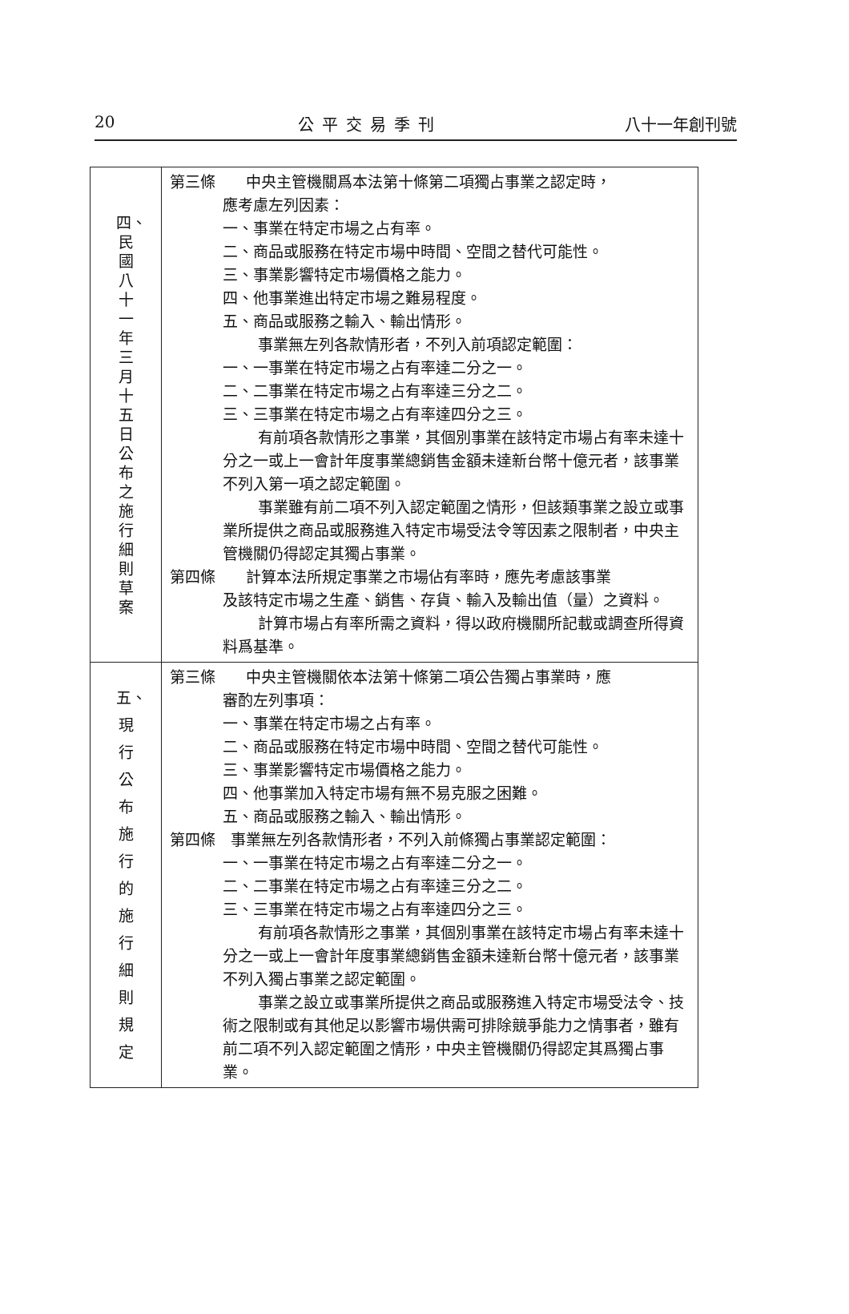20 公平交易季刊 八十一年創刊號
| 四、民國八十一年三月十五日公布之施行細則草案 | 第三條 中央主管機關爲本法第十條第二項獨占事業之認定時， 應考慮左列因素： 一、事業在特定市場之占有率。 二、商品或服務在特定市場中時間、空間之替代可能性。 三、事業影響特定市場價格之能力。 四、他事業進出特定市場之難易程度。 五、商品或服務之輸入、輸出情形。 事業無左列各款情形者，不列入前項認定範圍： 一、一事業在特定市場之占有率達二分之一。 二、二事業在特定市場之占有率達三分之二。 三、三事業在特定市場之占有率達四分之三。 有前項各款情形之事業，其個別事業在該特定市場占有率未達十分之一或上一會計年度事業總銷售金額未達新台幣十億元者，該事業不列入第一項之認定範圍。 事業雖有前二項不列入認定範圍之情形，但該類事業之設立或事業所提供之商品或服務進入特定市場受法令等因素之限制者，中央主管機關仍得認定其獨占事業。 第四條 計算本法所規定事業之市場佔有率時，應先考慮該事業 及該特定市場之生產、銷售、存貨、輸入及輸出值（量）之資料。 計算市場占有率所需之資料，得以政府機關所記載或調查所得資料爲基準。 |
| 五、現行公布施行的施行細則規定 | 第三條 中央主管機關依本法第十條第二項公告獨占事業時，應 審酌左列事項： 一、事業在特定市場之占有率。 二、商品或服務在特定市場中時間、空間之替代可能性。 三、事業影響特定市場價格之能力。 四、他事業加入特定市場有無不易克服之困難。 五、商品或服務之輸入、輸出情形。 第四條 事業無左列各款情形者，不列入前條獨占事業認定範圍： 一、一事業在特定市場之占有率達二分之一。 二、二事業在特定市場之占有率達三分之二。 三、三事業在特定市場之占有率達四分之三。 有前項各款情形之事業，其個別事業在該特定市場占有率未達十分之一或上一會計年度事業總銷售金額未達新台幣十億元者，該事業不列入獨占事業之認定範圍。 事業之設立或事業所提供之商品或服務進入特定市場受法令、技術之限制或有其他足以影響市場供需可排除競爭能力之情事者，雖有前二項不列入認定範圍之情形，中央主管機關仍得認定其爲獨占事業。 |